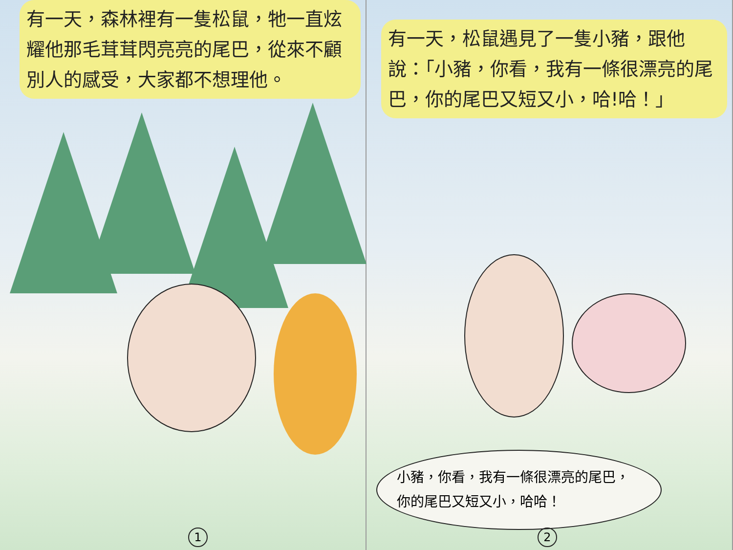有一天，森林裡有一隻松鼠，牠一直炫耀他那毛茸茸閃亮亮的尾巴，從來不顧別人的感受，大家都不想理他。
1
有一天，松鼠遇見了一隻小豬，跟他說：「小豬，你看，我有一條很漂亮的尾巴，你的尾巴又短又小，哈!哈！」
小豬，你看，我有一條很漂亮的尾巴，你的尾巴又短又小，哈哈！
2